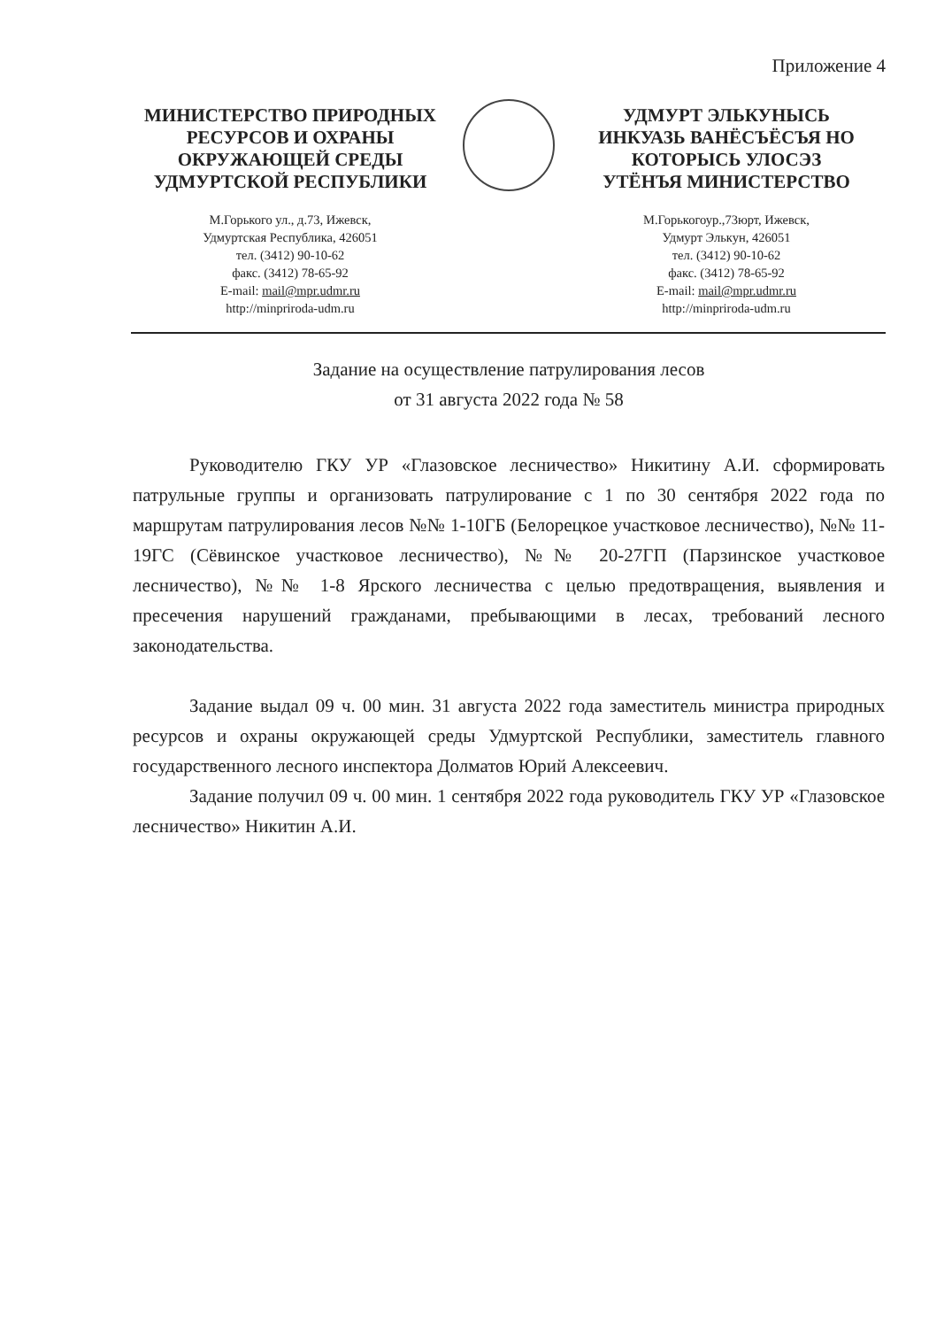Приложение 4
МИНИСТЕРСТВО ПРИРОДНЫХ
РЕСУРСОВ И ОХРАНЫ
ОКРУЖАЮЩЕЙ СРЕДЫ
УДМУРТСКОЙ РЕСПУБЛИКИ
М.Горького ул., д.73, Ижевск,
Удмуртская Республика, 426051
тел. (3412) 90-10-62
факс. (3412) 78-65-92
E-mail: mail@mpr.udmr.ru
http://minpriroda-udm.ru
УДМУРТ ЭЛЬКУНЫСЬ
ИНКУАЗЬ ВАНЁСЪЁСЪЯ НО
КОТОРЫСЬ УЛОСЭЗ
УТЁНЪЯ МИНИСТЕРСТВО
М.Горькогоур.,73юрт, Ижевск,
Удмурт Элькун, 426051
тел. (3412) 90-10-62
факс. (3412) 78-65-92
E-mail: mail@mpr.udmr.ru
http://minpriroda-udm.ru
Задание на осуществление патрулирования лесов
от 31 августа 2022 года № 58
Руководителю ГКУ УР «Глазовское лесничество» Никитину А.И. сформировать патрульные группы и организовать патрулирование с 1 по 30 сентября 2022 года по маршрутам патрулирования лесов №№ 1-10ГБ (Белорецкое участковое лесничество), №№ 11-19ГС (Сёвинское участковое лесничество), №№ 20-27ГП (Парзинское участковое лесничество), №№ 1-8 Ярского лесничества с целью предотвращения, выявления и пресечения нарушений гражданами, пребывающими в лесах, требований лесного законодательства.
Задание выдал 09 ч. 00 мин. 31 августа 2022 года заместитель министра природных ресурсов и охраны окружающей среды Удмуртской Республики, заместитель главного государственного лесного инспектора Долматов Юрий Алексеевич.
Задание получил 09 ч. 00 мин. 1 сентября 2022 года руководитель ГКУ УР «Глазовское лесничество» Никитин А.И.